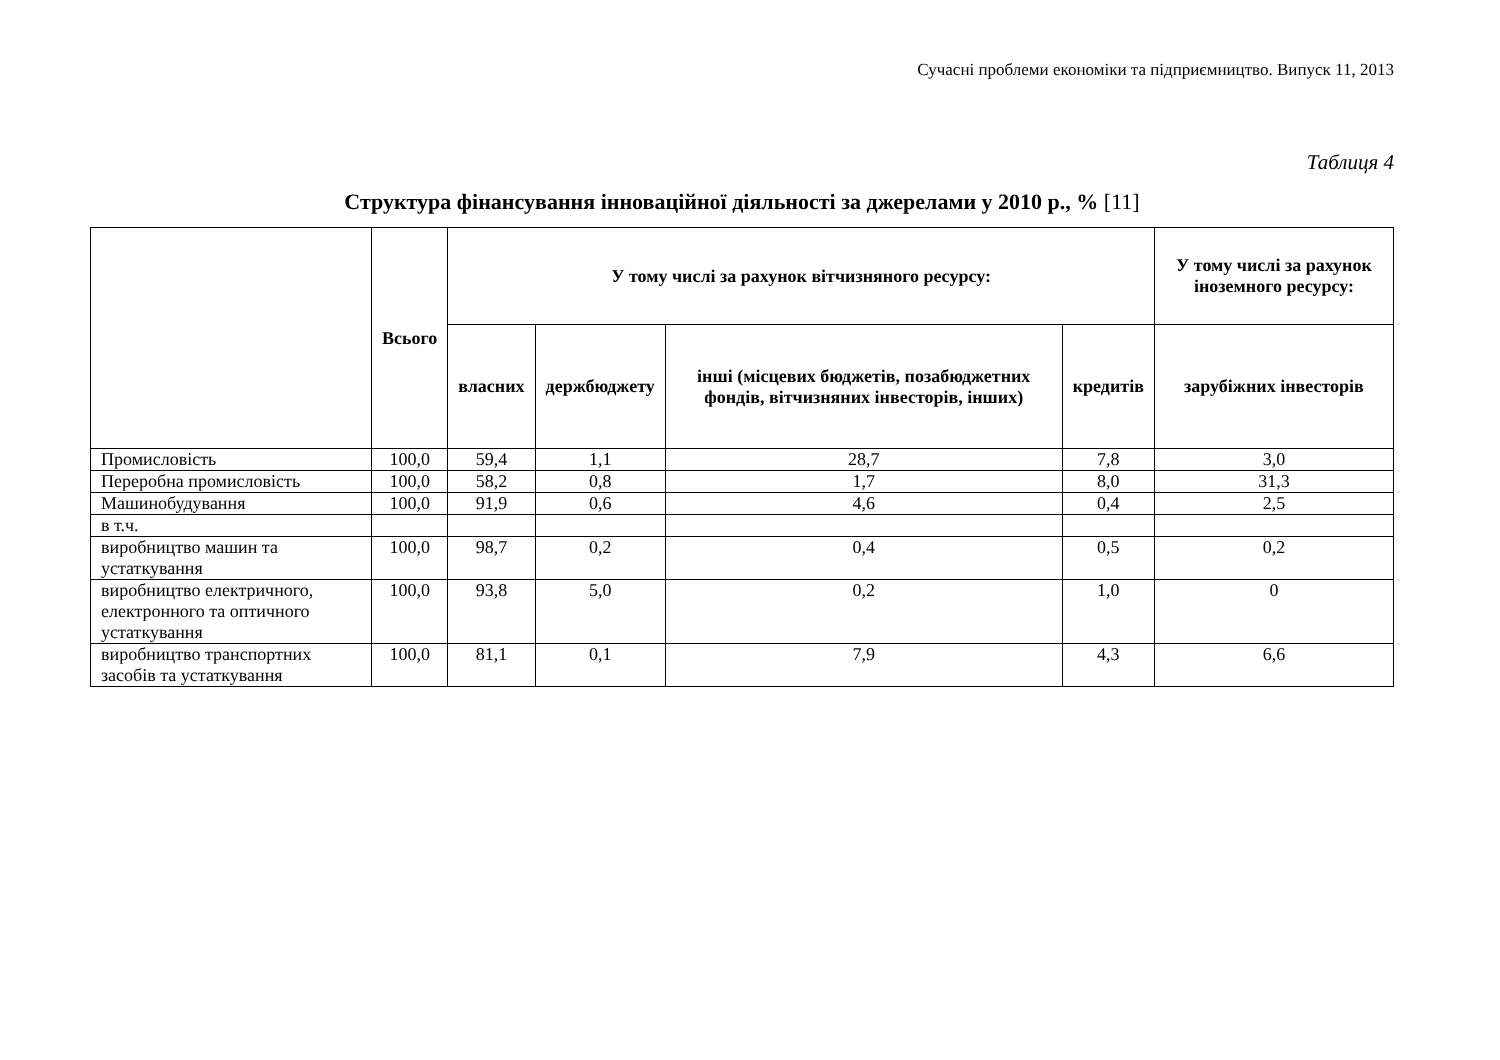Сучасні проблеми економіки та підприємництво. Випуск 11, 2013
Таблиця 4
Структура фінансування інноваційної діяльності за джерелами у 2010 р., % [11]
| | Всього | У тому числі за рахунок вітчизняного ресурсу: | | | | У тому числі за рахунок іноземного ресурсу: |
| --- | --- | --- | --- | --- | --- | --- |
| | | власних | держбюджету | інші (місцевих бюджетів, позабюджетних фондів, вітчизняних інвесторів, інших) | кредитів | зарубіжних інвесторів |
| Промисловість | 100,0 | 59,4 | 1,1 | 28,7 | 7,8 | 3,0 |
| Переробна промисловість | 100,0 | 58,2 | 0,8 | 1,7 | 8,0 | 31,3 |
| Машинобудування | 100,0 | 91,9 | 0,6 | 4,6 | 0,4 | 2,5 |
| в т.ч. | | | | | | |
| виробництво машин та устаткування | 100,0 | 98,7 | 0,2 | 0,4 | 0,5 | 0,2 |
| виробництво електричного, електронного та оптичного устаткування | 100,0 | 93,8 | 5,0 | 0,2 | 1,0 | 0 |
| виробництво транспортних засобів та устаткування | 100,0 | 81,1 | 0,1 | 7,9 | 4,3 | 6,6 |